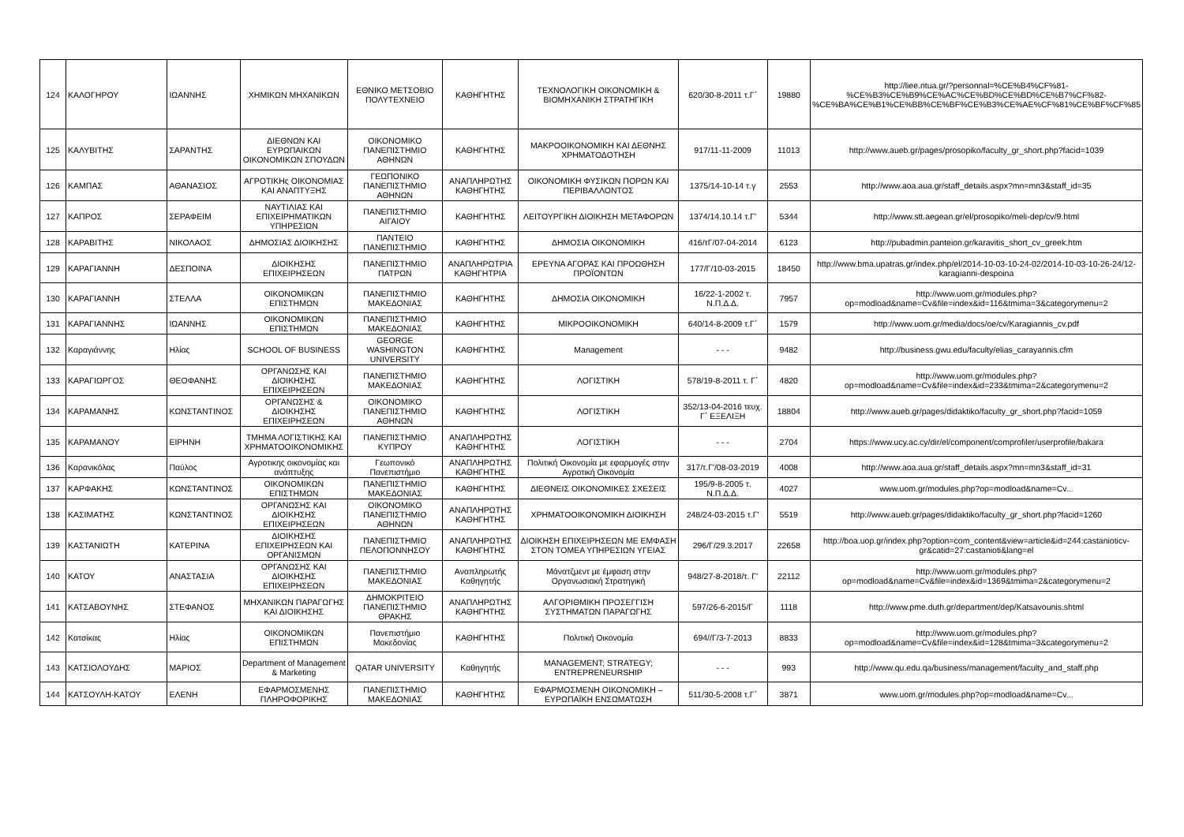| 124 | ΚΑΛΟΓΗΡΟΥ | ΙΩΑΝΝΗΣ | ΧΗΜΙΚΩΝ ΜΗΧΑΝΙΚΩΝ | ΕΘΝΙΚΟ ΜΕΤΣΟΒΙΟ ΠΟΛΥΤΕΧΝΕΙΟ | ΚΑΘΗΓΗΤΗΣ | ΤΕΧΝΟΛΟΓΙΚΗ ΟΙΚΟΝΟΜΙΚΗ & ΒΙΟΜΗΧΑΝΙΚΗ ΣΤΡΑΤΗΓΙΚΗ | 620/30-8-2011 τ.Γ΄ | 19880 | http://liee.ntua.gr/?personnal=%CE%B4%CF%81-%CE%B3%CE%B9%CE%AC%CE%BD%CE%BD%CE%B7%CF%82-%CE%BA%CE%B1%CE%BB%CE%BF%CE%B3%CE%AE%CF%81%CE%BF%CF%85 |
| 125 | ΚΑΛΥΒΙΤΗΣ | ΣΑΡΑΝΤΗΣ | ΔΙΕΘΝΩΝ ΚΑΙ ΕΥΡΩΠΑΙΚΩΝ ΟΙΚΟΝΟΜΙΚΩΝ ΣΠΟΥΔΩΝ | ΟΙΚΟΝΟΜΙΚΟ ΠΑΝΕΠΙΣΤΗΜΙΟ ΑΘΗΝΩΝ | ΚΑΘΗΓΗΤΗΣ | ΜΑΚΡΟΟΙΚΟΝΟΜΙΚΗ ΚΑΙ ΔΕΘΝΗΣ ΧΡΗΜΑΤΟΔΟΤΗΣΗ | 917/11-11-2009 | 11013 | http://www.aueb.gr/pages/prosopiko/faculty_gr_short.php?facid=1039 |
| 126 | ΚΑΜΠΑΣ | ΑΘΑΝΑΣΙΟΣ | ΑΓΡΟΤΙΚΗς ΟΙΚΟΝΟΜΙΑΣ ΚΑΙ ΑΝΑΠΤΥΞΗΣ | ΓΕΩΠΟΝΙΚΟ ΠΑΝΕΠΙΣΤΗΜΙΟ ΑΘΗΝΩΝ | ΑΝΑΠΛΗΡΩΤΗΣ ΚΑΘΗΓΗΤΗΣ | ΟΙΚΟΝΟΜΙΚΗ ΦΥΣΙΚΩΝ ΠΟΡΩΝ ΚΑΙ ΠΕΡΙΒΑΛΛΟΝΤΟΣ | 1375/14-10-14 τ.γ | 2553 | http://www.aoa.aua.gr/staff_details.aspx?mn=mn3&staff_id=35 |
| 127 | ΚΑΠΡΟΣ | ΣΕΡΑΦΕΙΜ | ΝΑΥΤΙΛΙΑΣ ΚΑΙ ΕΠΙΧΕΙΡΗΜΑΤΙΚΩΝ ΥΠΗΡΕΣΙΩΝ | ΠΑΝΕΠΙΣΤΗΜΙΟ ΑΙΓΑΙΟΥ | ΚΑΘΗΓΗΤΗΣ | ΛΕΙΤΟΥΡΓΙΚΗ ΔΙΟΙΚΗΣΗ ΜΕΤΑΦΟΡΩΝ | 1374/14.10.14 τ.Γ' | 5344 | http://www.stt.aegean.gr/el/prosopiko/meli-dep/cv/9.html |
| 128 | ΚΑΡΑΒΙΤΗΣ | ΝΙΚΟΛΑΟΣ | ΔΗΜΟΣΙΑΣ ΔΙΟΙΚΗΣΗΣ | ΠΑΝΤΕΙΟ ΠΑΝΕΠΙΣΤΗΜΙΟ | ΚΑΘΗΓΗΤΗΣ | ΔΗΜΟΣΙΑ ΟΙΚΟΝΟΜΙΚΗ | 416/τΓ/07-04-2014 | 6123 | http://pubadmin.panteion.gr/karavitis_short_cv_greek.htm |
| 129 | ΚΑΡΑΓΙΑΝΝΗ | ΔΕΣΠΟΙΝΑ | ΔΙΟΙΚΗΣΗΣ ΕΠΙΧΕΙΡΗΣΕΩΝ | ΠΑΝΕΠΙΣΤΗΜΙΟ ΠΑΤΡΩΝ | ΑΝΑΠΛΗΡΩΤΡΙΑ ΚΑΘΗΓΗΤΡΙΑ | ΕΡΕΥΝΑ ΑΓΟΡΑΣ ΚΑΙ ΠΡΟΩΘΗΣΗ ΠΡΟΪΟΝΤΩΝ | 177/Γ/10-03-2015 | 18450 | http://www.bma.upatras.gr/index.php/el/2014-10-03-10-24-02/2014-10-03-10-26-24/12-karagianni-despoina |
| 130 | ΚΑΡΑΓΙΑΝΝΗ | ΣΤΕΛΛΑ | ΟΙΚΟΝΟΜΙΚΩΝ ΕΠΙΣΤΗΜΩΝ | ΠΑΝΕΠΙΣΤΗΜΙΟ ΜΑΚΕΔΟΝΙΑΣ | ΚΑΘΗΓΗΤΗΣ | ΔΗΜΟΣΙΑ ΟΙΚΟΝΟΜΙΚΗ | 16/22-1-2002 τ. Ν.Π.Δ.Δ. | 7957 | http://www.uom.gr/modules.php?op=modload&name=Cv&file=index&id=116&tmima=3&categorymenu=2 |
| 131 | ΚΑΡΑΓΙΑΝΝΗΣ | ΙΩΑΝΝΗΣ | ΟΙΚΟΝΟΜΙΚΩΝ ΕΠΙΣΤΗΜΩΝ | ΠΑΝΕΠΙΣΤΗΜΙΟ ΜΑΚΕΔΟΝΙΑΣ | ΚΑΘΗΓΗΤΗΣ | ΜΙΚΡΟΟΙΚΟΝΟΜΙΚΗ | 640/14-8-2009 τ.Γ΄ | 1579 | http://www.uom.gr/media/docs/oe/cv/Karagiannis_cv.pdf |
| 132 | Καραγιάννης | Ηλίας | SCHOOL OF BUSINESS | GEORGE WASHINGTON UNIVERSITY | ΚΑΘΗΓΗΤΗΣ | Management | - - - | 9482 | http://business.gwu.edu/faculty/elias_carayannis.cfm |
| 133 | ΚΑΡΑΓΙΩΡΓΟΣ | ΘΕΟΦΑΝΗΣ | ΟΡΓΑΝΩΣΗΣ ΚΑΙ ΔΙΟΙΚΗΣΗΣ ΕΠΙΧΕΙΡΗΣΕΩΝ | ΠΑΝΕΠΙΣΤΗΜΙΟ ΜΑΚΕΔΟΝΙΑΣ | ΚΑΘΗΓΗΤΗΣ | ΛΟΓΙΣΤΙΚΗ | 578/19-8-2011 τ. Γ΄ | 4820 | http://www.uom.gr/modules.php?op=modload&name=Cv&file=index&id=233&tmima=2&categorymenu=2 |
| 134 | ΚΑΡΑΜΑΝΗΣ | ΚΩΝΣΤΑΝΤΙΝΟΣ | ΟΡΓΑΝΩΣΗΣ & ΔΙΟΙΚΗΣΗΣ ΕΠΙΧΕΙΡΗΣΕΩΝ | ΟΙΚΟΝΟΜΙΚΟ ΠΑΝΕΠΙΣΤΗΜΙΟ ΑΘΗΝΩΝ | ΚΑΘΗΓΗΤΗΣ | ΛΟΓΙΣΤΙΚΗ | 352/13-04-2016 τευχ. Γ΄ ΕΞΕΛΙΞΗ | 18804 | http://www.aueb.gr/pages/didaktiko/faculty_gr_short.php?facid=1059 |
| 135 | ΚΑΡΑΜΑΝΟΥ | ΕΙΡΗΝΗ | ΤΜΗΜΑ ΛΟΓΙΣΤΙΚΗΣ ΚΑΙ ΧΡΗΜΑΤΟΟΙΚΟΝΟΜΙΚΗΣ | ΠΑΝΕΠΙΣΤΗΜΙΟ ΚΥΠΡΟΥ | ΑΝΑΠΛΗΡΩΤΗΣ ΚΑΘΗΓΗΤΗΣ | ΛΟΓΙΣΤΙΚΗ | - - - | 2704 | https://www.ucy.ac.cy/dir/el/component/comprofiler/userprofile/bakara |
| 136 | Καρανικόλας | Παύλος | Αγροτικης οικονομίας και ανάπτυξης | Γεωπονικό Πανεπιστήμιο | ΑΝΑΠΛΗΡΩΤΗΣ ΚΑΘΗΓΗΤΗΣ | Πολιτική Οικονομία με εφαρμογές στην Αγροτική Οικονομία | 317/τ.Γ'/08-03-2019 | 4008 | http://www.aoa.aua.gr/staff_details.aspx?mn=mn3&staff_id=31 |
| 137 | ΚΑΡΦΑΚΗΣ | ΚΩΝΣΤΑΝΤΙΝΟΣ | ΟΙΚΟΝΟΜΙΚΩΝ ΕΠΙΣΤΗΜΩΝ | ΠΑΝΕΠΙΣΤΗΜΙΟ ΜΑΚΕΔΟΝΙΑΣ | ΚΑΘΗΓΗΤΗΣ | ΔΙΕΘΝΕΙΣ ΟΙΚΟΝΟΜΙΚΕΣ ΣΧΕΣΕΙΣ | 195/9-8-2005 τ. Ν.Π.Δ.Δ. | 4027 | www.uom.gr/modules.php?op=modload&name=Cv... |
| 138 | ΚΑΣΙΜΑΤΗΣ | ΚΩΝΣΤΑΝΤΙΝΟΣ | ΟΡΓΑΝΩΣΗΣ ΚΑΙ ΔΙΟΙΚΗΣΗΣ ΕΠΙΧΕΙΡΗΣΕΩΝ | ΟΙΚΟΝΟΜΙΚΟ ΠΑΝΕΠΙΣΤΗΜΙΟ ΑΘΗΝΩΝ | ΑΝΑΠΛΗΡΩΤΗΣ ΚΑΘΗΓΗΤΗΣ | ΧΡΗΜΑΤΟΟΙΚΟΝΟΜΙΚΗ ΔΙΟΙΚΗΣΗ | 248/24-03-2015 τ.Γ' | 5519 | http://www.aueb.gr/pages/didaktiko/faculty_gr_short.php?facid=1260 |
| 139 | ΚΑΣΤΑΝΙΩΤΗ | ΚΑΤΕΡΙΝΑ | ΔΙΟΙΚΗΣΗΣ ΕΠΙΧΕΙΡΗΣΕΩΝ ΚΑΙ ΟΡΓΑΝΙΣΜΩΝ | ΠΑΝΕΠΙΣΤΗΜΙΟ ΠΕΛΟΠΟΝΝΗΣΟΥ | ΑΝΑΠΛΗΡΩΤΗΣ ΚΑΘΗΓΗΤΗΣ | ΔΙΟΙΚΗΣΗ ΕΠΙΧΕΙΡΗΣΕΩΝ ΜΕ ΕΜΦΑΣΗ ΣΤΟΝ ΤΟΜΕΑ ΥΠΗΡΕΣΙΩΝ ΥΓΕΙΑΣ | 296/Γ/29.3.2017 | 22658 | http://boa.uop.gr/index.php?option=com_content&view=article&id=244:castanioticv-gr&catid=27:castanioti&lang=el |
| 140 | ΚΑΤΟΥ | ΑΝΑΣΤΑΣΙΑ | ΟΡΓΑΝΩΣΗΣ ΚΑΙ ΔΙΟΙΚΗΣΗΣ ΕΠΙΧΕΙΡΗΣΕΩΝ | ΠΑΝΕΠΙΣΤΗΜΙΟ ΜΑΚΕΔΟΝΙΑΣ | Αναπληρωτής Καθηγητής | Μάνατζμεντ με έμφαση στην Οργανωσιακή Στρατηγική | 948/27-8-2018/τ. Γ' | 22112 | http://www.uom.gr/modules.php?op=modload&name=Cv&file=index&id=1369&tmima=2&categorymenu=2 |
| 141 | ΚΑΤΣΑΒΟΥΝΗΣ | ΣΤΕΦΑΝΟΣ | ΜΗΧΑΝΙΚΩΝ ΠΑΡΑΓΩΓΗΣ ΚΑΙ ΔΙΟΙΚΗΣΗΣ | ΔΗΜΟΚΡΙΤΕΙΟ ΠΑΝΕΠΙΣΤΗΜΙΟ ΘΡΑΚΗΣ | ΑΝΑΠΛΗΡΩΤΗΣ ΚΑΘΗΓΗΤΗΣ | ΑΛΓΟΡΙΘΜΙΚΗ ΠΡΟΣΕΓΓΙΣΗ ΣΥΣΤΗΜΑΤΩΝ ΠΑΡΑΓΩΓΗΣ | 597/26-6-2015/Γ | 1118 | http://www.pme.duth.gr/department/dep/Katsavounis.shtml |
| 142 | Κατσίκας | Ηλίας | ΟΙΚΟΝΟΜΙΚΩΝ ΕΠΙΣΤΗΜΩΝ | Πανεπιστήμιο Μακεδονίας | ΚΑΘΗΓΗΤΗΣ | Πολιτική Οικονομία | 694//Γ/3-7-2013 | 8833 | http://www.uom.gr/modules.php?op=modload&name=Cv&file=index&id=128&tmima=3&categorymenu=2 |
| 143 | ΚΑΤΣΙΟΛΟΥΔΗΣ | ΜΑΡΙΟΣ | Department of Management & Marketing | QATAR UNIVERSITY | Καθηγητής | MANAGEMENT; STRATEGY; ENTREPRENEURSHIP | - - - | 993 | http://www.qu.edu.qa/business/management/faculty_and_staff.php |
| 144 | ΚΑΤΣΟΥΛΗ-ΚΑΤΟΥ | ΕΛΕΝΗ | ΕΦΑΡΜΟΣΜΕΝΗΣ ΠΛΗΡΟΦΟΡΙΚΗΣ | ΠΑΝΕΠΙΣΤΗΜΙΟ ΜΑΚΕΔΟΝΙΑΣ | ΚΑΘΗΓΗΤΗΣ | ΕΦΑΡΜΟΣΜΕΝΗ ΟΙΚΟΝΟΜΙΚΗ – ΕΥΡΩΠΑΪΚΗ ΕΝΣΩΜΑΤΩΣΗ | 511/30-5-2008 τ.Γ΄ | 3871 | www.uom.gr/modules.php?op=modload&name=Cv... |